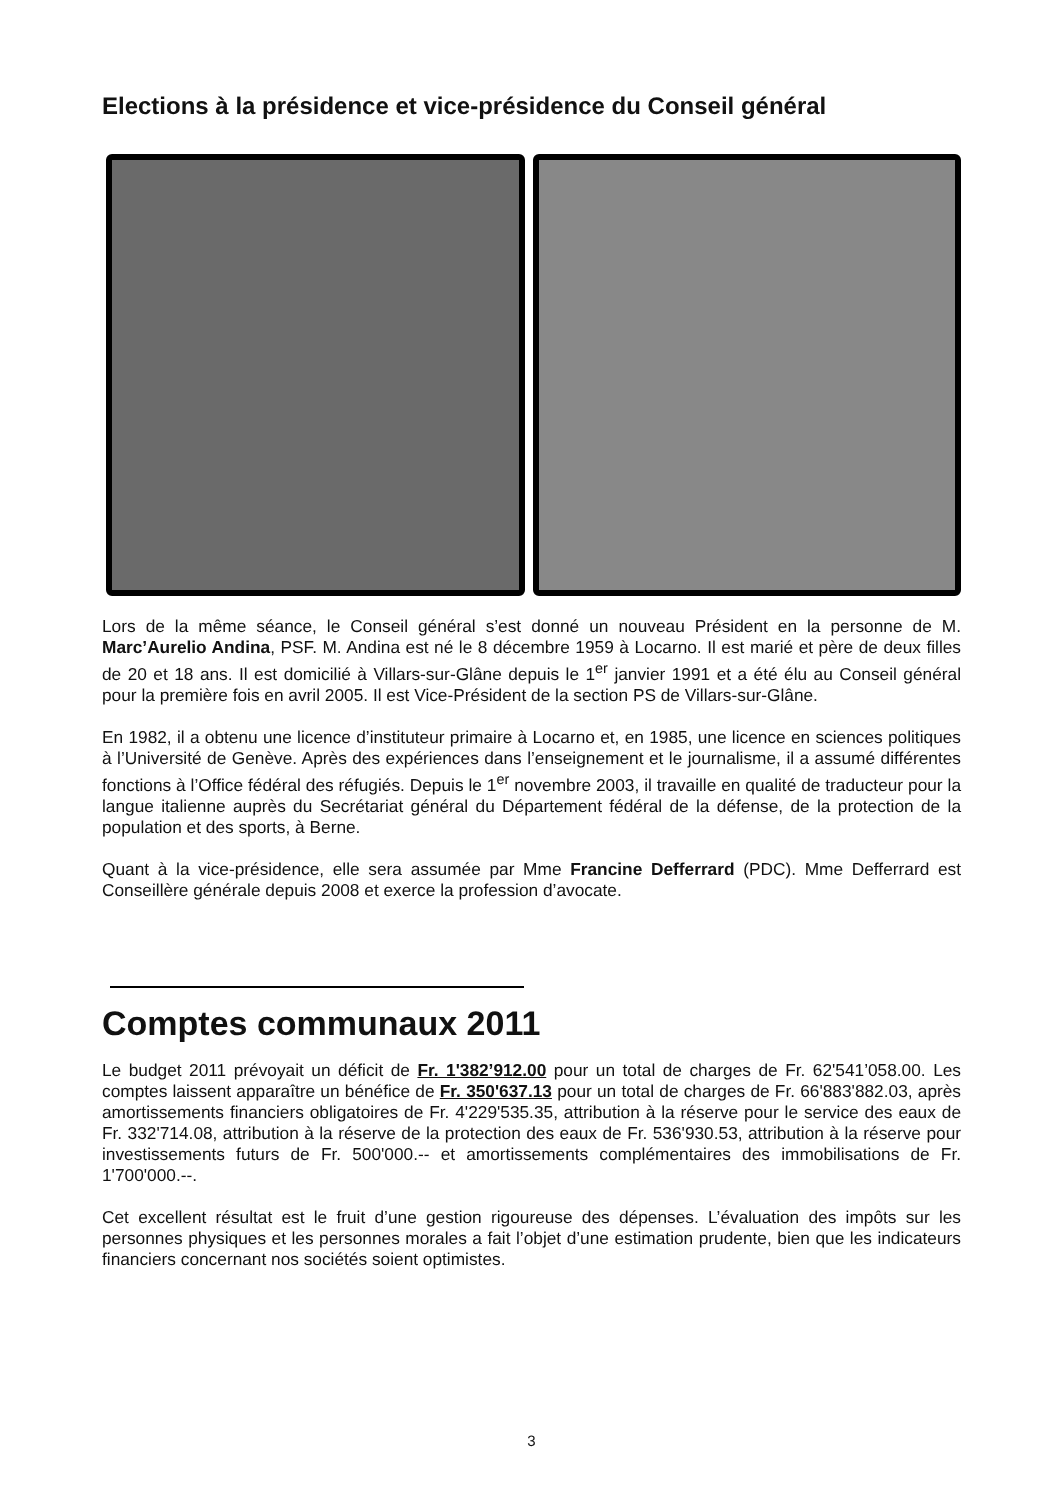Elections à la présidence et vice-présidence du Conseil général
Lors de la même séance, le Conseil général s’est donné un nouveau Président en la personne de M. Marc’Aurelio Andina, PSF. M. Andina est né le 8 décembre 1959 à Locarno. Il est marié et père de deux filles de 20 et 18 ans. Il est domicilié à Villars-sur-Glâne depuis le 1<sup>er</sup> janvier 1991 et a été élu au Conseil général pour la première fois en avril 2005. Il est Vice-Président de la section PS de Villars-sur-Glâne.
En 1982, il a obtenu une licence d’instituteur primaire à Locarno et, en 1985, une licence en sciences politiques à l’Université de Genève. Après des expériences dans l’enseignement et le journalisme, il a assumé différentes fonctions à l’Office fédéral des réfugiés. Depuis le 1<sup>er</sup> novembre 2003, il travaille en qualité de traducteur pour la langue italienne auprès du Secrétariat général du Département fédéral de la défense, de la protection de la population et des sports, à Berne.
Quant à la vice-présidence, elle sera assumée par Mme Francine Defferrard (PDC). Mme Defferrard est Conseillère générale depuis 2008 et exerce la profession d’avocate.
Comptes communaux 2011
Le budget 2011 prévoyait un déficit de Fr. 1'382’912.00 pour un total de charges de Fr. 62'541’058.00. Les comptes laissent apparaître un bénéfice de Fr. 350'637.13 pour un total de charges de Fr. 66'883'882.03, après amortissements financiers obligatoires de Fr. 4'229'535.35, attribution à la réserve pour le service des eaux de Fr. 332'714.08, attribution à la réserve de la protection des eaux de Fr. 536'930.53, attribution à la réserve pour investissements futurs de Fr. 500'000.-- et amortissements complémentaires des immobilisations de Fr. 1'700'000.--.
Cet excellent résultat est le fruit d’une gestion rigoureuse des dépenses. L’évaluation des impôts sur les personnes physiques et les personnes morales a fait l’objet d’une estimation prudente, bien que les indicateurs financiers concernant nos sociétés soient optimistes.
3